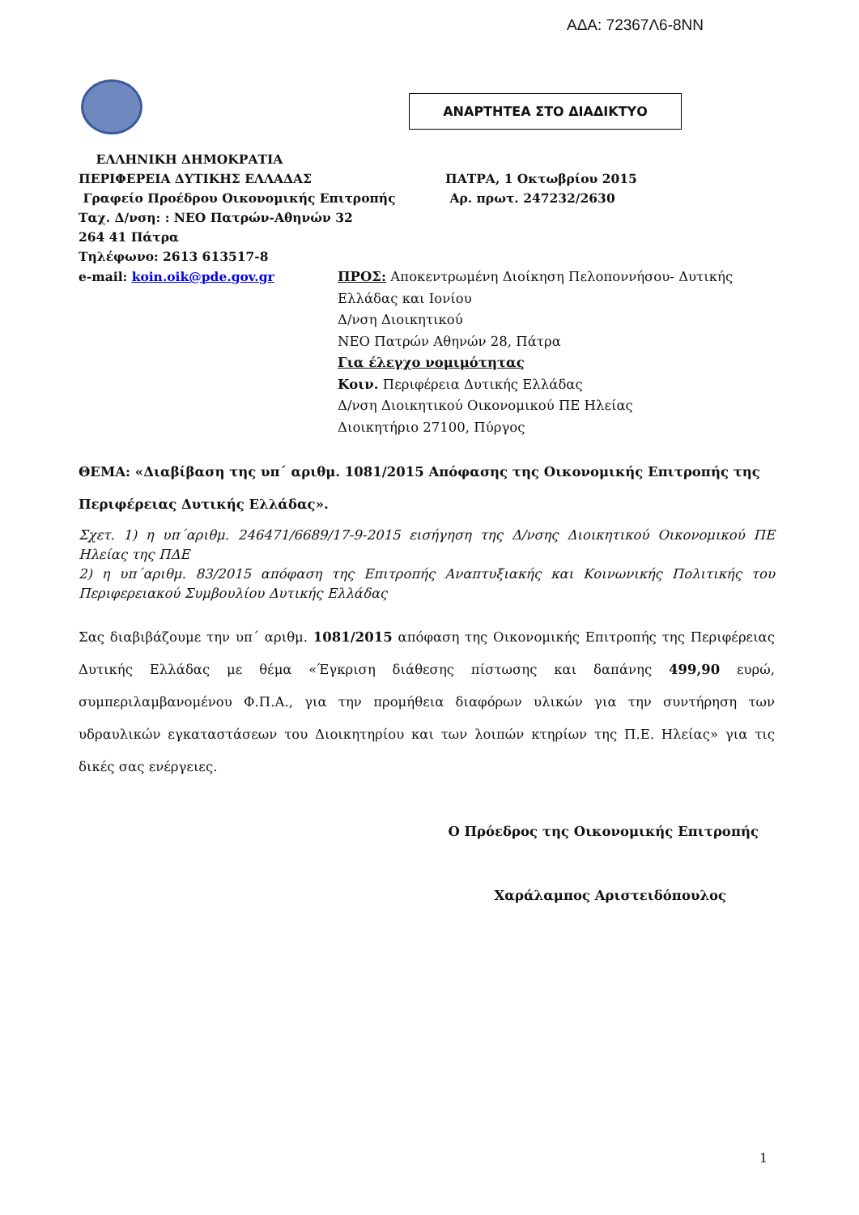ΑΔΑ: 72367Λ6-8ΝΝ
ΑΝΑΡΤΗΤΕΑ ΣΤΟ ΔΙΑΔΙΚΤΥΟ
ΕΛΛΗΝΙΚΗ ΔΗΜΟΚΡΑΤΙΑ
ΠΕΡΙΦΕΡΕΙΑ ΔΥΤΙΚΗΣ ΕΛΛΑΔΑΣ
Γραφείο Προέδρου Οικονομικής Επιτροπής
Ταχ. Δ/νση: : ΝΕΟ Πατρών-Αθηνών 32
264 41 Πάτρα
Τηλέφωνο: 2613 613517-8
ΠΑΤΡΑ, 1 Οκτωβρίου 2015
Αρ. πρωτ. 247232/2630
e-mail: koin.oik@pde.gov.gr ΠΡΟΣ: Αποκεντρωμένη Διοίκηση Πελοποννήσου- Δυτικής
Ελλάδας και Ιονίου
Δ/νση Διοικητικού
ΝΕΟ Πατρών Αθηνών 28, Πάτρα
Για έλεγχο νομιμότητας
Κοιν. Περιφέρεια Δυτικής Ελλάδας
Δ/νση Διοικητικού Οικονομικού ΠΕ Ηλείας
Διοικητήριο 27100, Πύργος
ΘΕΜΑ: «Διαβίβαση της υπ΄ αριθμ. 1081/2015 Απόφασης της Οικονομικής Επιτροπής της Περιφέρειας Δυτικής Ελλάδας».
Σχετ. 1) η υπ΄αριθμ. 246471/6689/17-9-2015 εισήγηση της Δ/νσης Διοικητικού Οικονομικού ΠΕ Ηλείας της ΠΔΕ
2) η υπ΄αριθμ. 83/2015 απόφαση της Επιτροπής Αναπτυξιακής και Κοινωνικής Πολιτικής του Περιφερειακού Συμβουλίου Δυτικής Ελλάδας
Σας διαβιβάζουμε την υπ΄ αριθμ. 1081/2015 απόφαση της Οικονομικής Επιτροπής της Περιφέρειας Δυτικής Ελλάδας με θέμα «Έγκριση διάθεσης πίστωσης και δαπάνης 499,90 ευρώ, συμπεριλαμβανομένου Φ.Π.Α., για την προμήθεια διαφόρων υλικών για την συντήρηση των υδραυλικών εγκαταστάσεων του Διοικητηρίου και των λοιπών κτηρίων της Π.Ε. Ηλείας» για τις δικές σας ενέργειες.
Ο Πρόεδρος της Οικονομικής Επιτροπής
Χαράλαμπος Αριστειδόπουλος
1